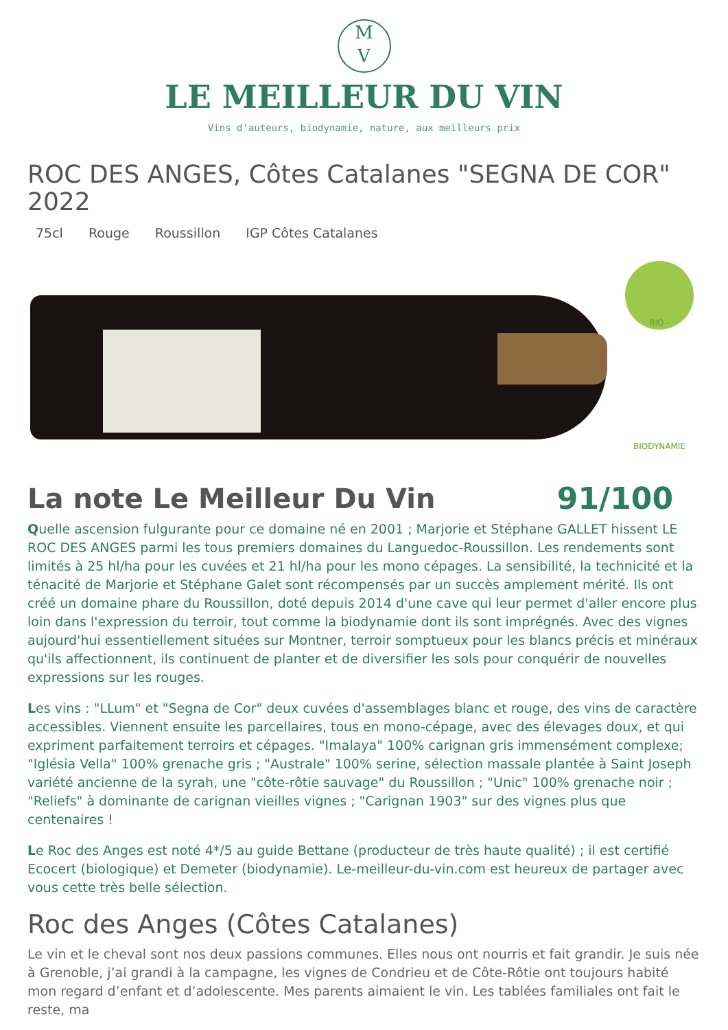M
V
LE MEILLEUR DU VIN
Vins d'auteurs, biodynamie, nature, aux meilleurs prix
ROC DES ANGES, Côtes Catalanes "SEGNA DE COR" 2022
75cl Rouge Roussillon IGP Côtes Catalanes
BIO - BIODYNAMIE
La note Le Meilleur Du Vin 91/100
Quelle ascension fulgurante pour ce domaine né en 2001 ; Marjorie et Stéphane GALLET hissent LE ROC DES ANGES parmi les tous premiers domaines du Languedoc-Roussillon. Les rendements sont limités à 25 hl/ha pour les cuvées et 21 hl/ha pour les mono cépages. La sensibilité, la technicité et la ténacité de Marjorie et Stéphane Galet sont récompensés par un succès amplement mérité. Ils ont créé un domaine phare du Roussillon, doté depuis 2014 d'une cave qui leur permet d'aller encore plus loin dans l'expression du terroir, tout comme la biodynamie dont ils sont imprégnés. Avec des vignes aujourd'hui essentiellement situées sur Montner, terroir somptueux pour les blancs précis et minéraux qu'ils affectionnent, ils continuent de planter et de diversifier les sols pour conquérir de nouvelles expressions sur les rouges.
Les vins : "LLum" et "Segna de Cor" deux cuvées d'assemblages blanc et rouge, des vins de caractère accessibles. Viennent ensuite les parcellaires, tous en mono-cépage, avec des élevages doux, et qui expriment parfaitement terroirs et cépages. "Imalaya" 100% carignan gris immensément complexe; "Iglésia Vella" 100% grenache gris ; "Australe" 100% serine, sélection massale plantée à Saint Joseph variété ancienne de la syrah, une "côte-rôtie sauvage" du Roussillon ; "Unic" 100% grenache noir ; "Reliefs" à dominante de carignan vieilles vignes ; "Carignan 1903" sur des vignes plus que centenaires !
Le Roc des Anges est noté 4*/5 au guide Bettane (producteur de très haute qualité) ; il est certifié Ecocert (biologique) et Demeter (biodynamie). Le-meilleur-du-vin.com est heureux de partager avec vous cette très belle sélection.
Roc des Anges (Côtes Catalanes)
Le vin et le cheval sont nos deux passions communes. Elles nous ont nourris et fait grandir. Je suis née à Grenoble, j’ai grandi à la campagne, les vignes de Condrieu et de Côte-Rôtie ont toujours habité mon regard d’enfant et d’adolescente. Mes parents aimaient le vin. Les tablées familiales ont fait le reste, ma